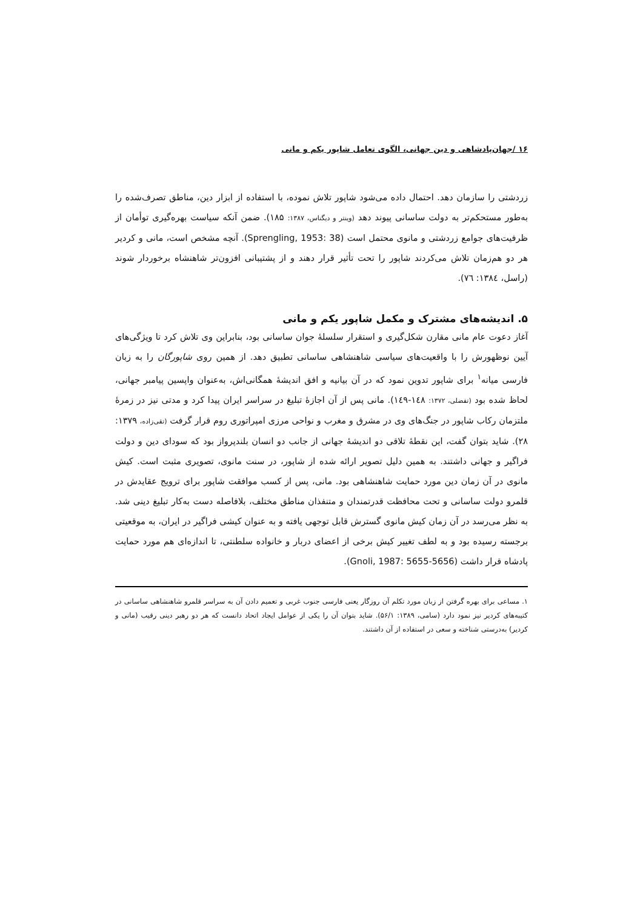۱۶ /جهان‌پادشاهی و دین جهانی، الگوی تعامل شاپور یکم و مانی
زردشتی را سازمان دهد. احتمال داده می‌شود شاپور تلاش نموده، با استفاده از ابزار دین، مناطق تصرف‌شده را به‌طور مستحکم‌تر به دولت ساسانی پیوند دهد (وینتر و دیگناس، ۱۳۸۷: ۱۸۵). ضمن آنکه سیاست بهره‌گیری توأمان از ظرفیت‌های جوامع زردشتی و مانوی محتمل است (Sprengling, 1953: 38). آنچه مشخص است، مانی و کردیر هر دو هم‌زمان تلاش می‌کردند شاپور را تحت تأثیر قرار دهند و از پشتیبانی افزون‌تر شاهنشاه برخوردار شوند (راسل، ۱۳۸٤: ۷٦).
۵. اندیشه‌های مشترک و مکمل شاپور یکم و مانی
آغاز دعوت عام مانی مقارن شکل‌گیری و استقرار سلسلهٔ جوان ساسانی بود، بنابراین وی تلاش کرد تا ویژگی‌های آیین نوظهورش را با واقعیت‌های سیاسی شاهنشاهی ساسانی تطبیق دهد. از همین روی شاپورگان را به زبان فارسی میانه<sup>۱</sup> برای شاپور تدوین نمود که در آن بیانیه و افق اندیشهٔ همگانی‌اش، به‌عنوان واپسین پیامبر جهانی، لحاظ شده بود (تفضلی، ۱۳۷۲: ۱٤۸-۱٤۹). مانی پس از آن اجازهٔ تبلیغ در سراسر ایران پیدا کرد و مدتی نیز در زمرهٔ ملتزمان رکاب شاپور در جنگ‌های وی در مشرق و مغرب و نواحی مرزی امپراتوری روم قرار گرفت (تقی‌زاده، ۱۳۷۹: ۲۸). شاید بتوان گفت، این نقطهٔ تلاقی دو اندیشهٔ جهانی از جانب دو انسان بلندپرواز بود که سودای دین و دولت فراگیر و جهانی داشتند. به همین دلیل تصویر ارائه شده از شاپور، در سنت مانوی، تصویری مثبت است. کیش مانوی در آن زمان دین مورد حمایت شاهنشاهی بود. مانی، پس از کسب موافقت شاپور برای ترویج عقایدش در قلمرو دولت ساسانی و تحت محافظت قدرتمندان و متنفذان مناطق مختلف، بلافاصله دست به‌کار تبلیغ دینی شد. به نظر می‌رسد در آن زمان کیش مانوی گسترش قابل توجهی یافته و به عنوان کیشی فراگیر در ایران، به موقعیتی برجسته رسیده بود و به لطف تغییر کیش برخی از اعضای دربار و خانواده سلطنتی، تا اندازه‌ای هم مورد حمایت پادشاه قرار داشت (Gnoli, 1987: 5655-5656).
۱. مساعی برای بهره گرفتن از زبان مورد تکلم آن روزگار یعنی فارسی جنوب غربی و تعمیم دادن آن به سراسر قلمرو شاهنشاهی ساسانی در کتیبه‌های کردیر نیز نمود دارد (سامی، ۱۳۸۹: ۵۶/۱). شاید بتوان آن را یکی از عوامل ایجاد اتحاد دانست که هر دو رهبر دینی رقیب (مانی و کردیر) به‌درستی شناخته و سعی در استفاده از آن داشتند.